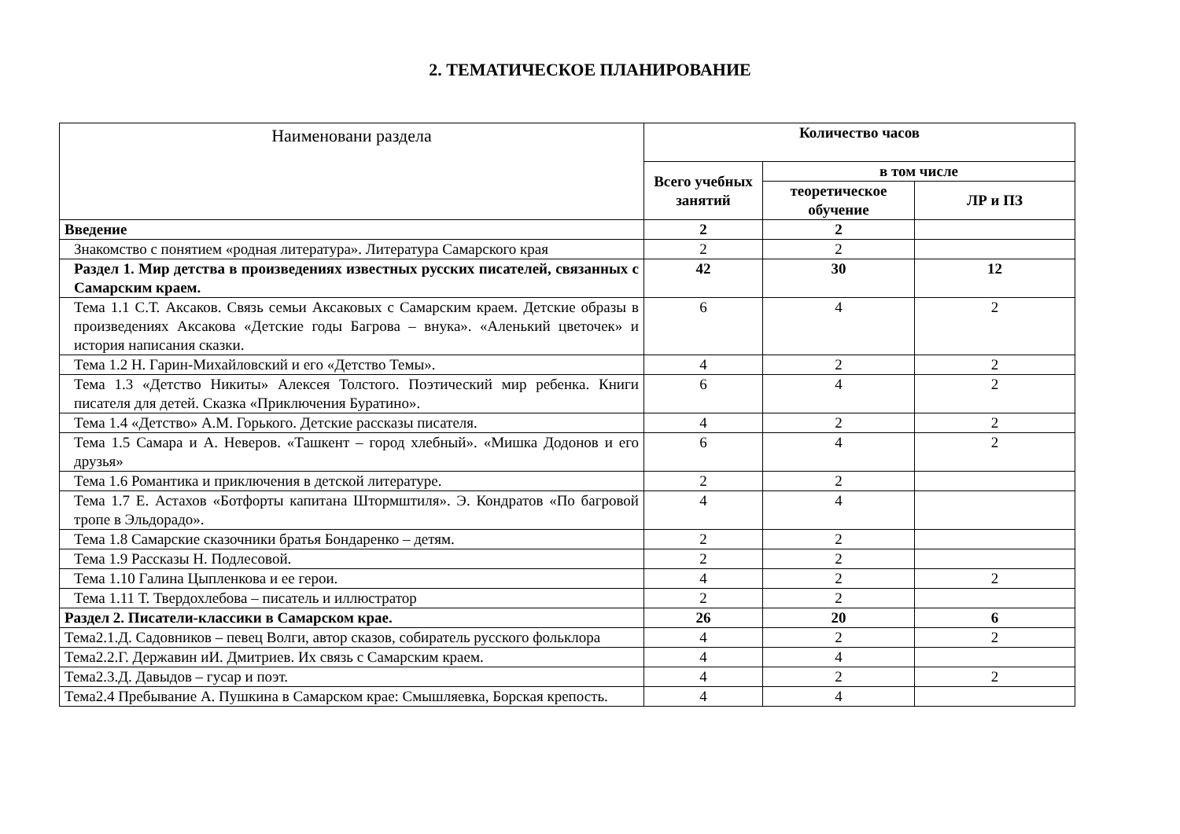2. ТЕМАТИЧЕСКОЕ ПЛАНИРОВАНИЕ
| Наименовани раздела | Количество часов | | |
| --- | --- | --- | --- |
| | Всего учебных занятий | в том числе | |
| | | теоретическое обучение | ЛР и ПЗ |
| Введение | 2 | 2 | |
| Знакомство с понятием «родная литература». Литература Самарского края | 2 | 2 | |
| Раздел 1. Мир детства в произведениях известных русских писателей, связанных с Самарским краем. | 42 | 30 | 12 |
| Тема 1.1 С.Т. Аксаков. Связь семьи Аксаковых с Самарским краем. Детские образы в произведениях Аксакова «Детские годы Багрова – внука». «Аленький цветочек» и история написания сказки. | 6 | 4 | 2 |
| Тема 1.2 Н. Гарин-Михайловский и его «Детство Темы». | 4 | 2 | 2 |
| Тема 1.3 «Детство Никиты» Алексея Толстого. Поэтический мир ребенка. Книги писателя для детей. Сказка «Приключения Буратино». | 6 | 4 | 2 |
| Тема 1.4 «Детство» А.М. Горького. Детские рассказы писателя. | 4 | 2 | 2 |
| Тема 1.5 Самара и А. Неверов. «Ташкент – город хлебный». «Мишка Додонов и его друзья» | 6 | 4 | 2 |
| Тема 1.6 Романтика и приключения в детской литературе. | 2 | 2 | |
| Тема 1.7 Е. Астахов «Ботфорты капитана Штормштиля». Э. Кондратов «По багровой тропе в Эльдорадо». | 4 | 4 | |
| Тема 1.8 Самарские сказочники братья Бондаренко – детям. | 2 | 2 | |
| Тема 1.9 Рассказы Н. Подлесовой. | 2 | 2 | |
| Тема 1.10 Галина Цыпленкова и ее герои. | 4 | 2 | 2 |
| Тема 1.11 Т. Твердохлебова – писатель и иллюстратор | 2 | 2 | |
| Раздел 2. Писатели-классики в Самарском крае. | 26 | 20 | 6 |
| Тема2.1.Д. Садовников – певец Волги, автор сказов, собиратель русского фольклора | 4 | 2 | 2 |
| Тема2.2.Г. Державин иИ. Дмитриев. Их связь с Самарским краем. | 4 | 4 | |
| Тема2.3.Д. Давыдов – гусар и поэт. | 4 | 2 | 2 |
| Тема2.4 Пребывание А. Пушкина в Самарском крае: Смышляевка, Борская крепость. | 4 | 4 | |